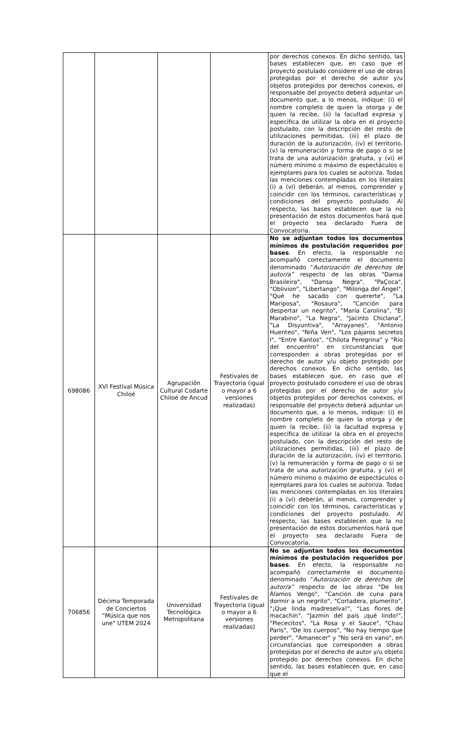| | | | | por derechos conexos. En dicho sentido, las bases establecen que, en caso que el proyecto postulado considere el uso de obras protegidas por el derecho de autor y/u objetos protegidos por derechos conexos, el responsable del proyecto deberá adjuntar un documento que, a lo menos, indique: (i) el nombre completo de quien la otorga y de quien la recibe, (ii) la facultad expresa y específica de utilizar la obra en el proyecto postulado, con la descripción del resto de utilizaciones permitidas, (iii) el plazo de duración de la autorización, (iv) el territorio, (v) la remuneración y forma de pago o si se trata de una autorización gratuita, y (vi) el número mínimo o máximo de espectáculos o ejemplares para los cuales se autoriza. Todas las menciones contempladas en los literales (i) a (vi) deberán, al menos, comprender y coincidir con los términos, características y condiciones del proyecto postulado. Al respecto, las bases establecen que la no presentación de estos documentos hará que el proyecto sea declarado Fuera de Convocatoria. |
| 698086 | XVI Festival Música Chiloé | Agrupación Cultural Codarte Chiloé de Ancud | Festivales de Trayectoria (igual o mayor a 6 versiones realizadas) | No se adjuntan todos los documentos mínimos de postulación requeridos por bases . En efecto, la responsable no acompañó correctamente el documento denominado “ Autorización de derechos de autor/a” respecto de las obras "Dansa Brasileira", "Dansa Negra", "PaÇoca", "Oblivion", "Libertango", "Milonga del Ángel", "Qué he sacado con quererte", "La Mariposa", "Rosaura", "Canción para despertar un negrito", "María Carolina", "El Marabino", "La Negra", "Jacinto Chiclana", "La Disyuntiva", "Arrayanes", "Antonio Huenteo", "Niña Ven", "Los pájaros secretos I", "Entre Kantos", "Chilota Peregrina" y "Río del encuentro" en circunstancias que corresponden a obras protegidas por el derecho de autor y/u objeto protegido por derechos conexos. En dicho sentido, las bases establecen que, en caso que el proyecto postulado considere el uso de obras protegidas por el derecho de autor y/u objetos protegidos por derechos conexos, el responsable del proyecto deberá adjuntar un documento que, a lo menos, indique: (i) el nombre completo de quien la otorga y de quien la recibe, (ii) la facultad expresa y específica de utilizar la obra en el proyecto postulado, con la descripción del resto de utilizaciones permitidas, (iii) el plazo de duración de la autorización, (iv) el territorio, (v) la remuneración y forma de pago o si se trata de una autorización gratuita, y (vi) el número mínimo o máximo de espectáculos o ejemplares para los cuales se autoriza. Todas las menciones contempladas en los literales (i) a (vi) deberán, al menos, comprender y coincidir con los términos, características y condiciones del proyecto postulado. Al respecto, las bases establecen que la no presentación de estos documentos hará que el proyecto sea declarado Fuera de Convocatoria. |
| 706856 | Décima Temporada de Conciertos "Música que nos une" UTEM 2024 | Universidad Tecnológica Metropolitana | Festivales de Trayectoria (igual o mayor a 6 versiones realizadas) | No se adjuntan todos los documentos mínimos de postulación requeridos por bases . En efecto, la responsable no acompañó correctamente el documento denominado “ Autorización de derechos de autor/a” respecto de las obras "De los Álamos Vengo", "Canción de cuna para dormir a un negrito", "Cortadera, plumerito", "¡Que linda madreselva!", "Las flores de macachín", "Jazmín del país ¡qué lindo!", "Piececitos", "La Rosa y el Sauce", "Chau Paris", "De los cuerpos", "No hay tiempo que perder", "Amanecer" y "No será en vano", en circunstancias que corresponden a obras protegidas por el derecho de autor y/u objeto protegido por derechos conexos. En dicho sentido, las bases establecen que, en caso que el |